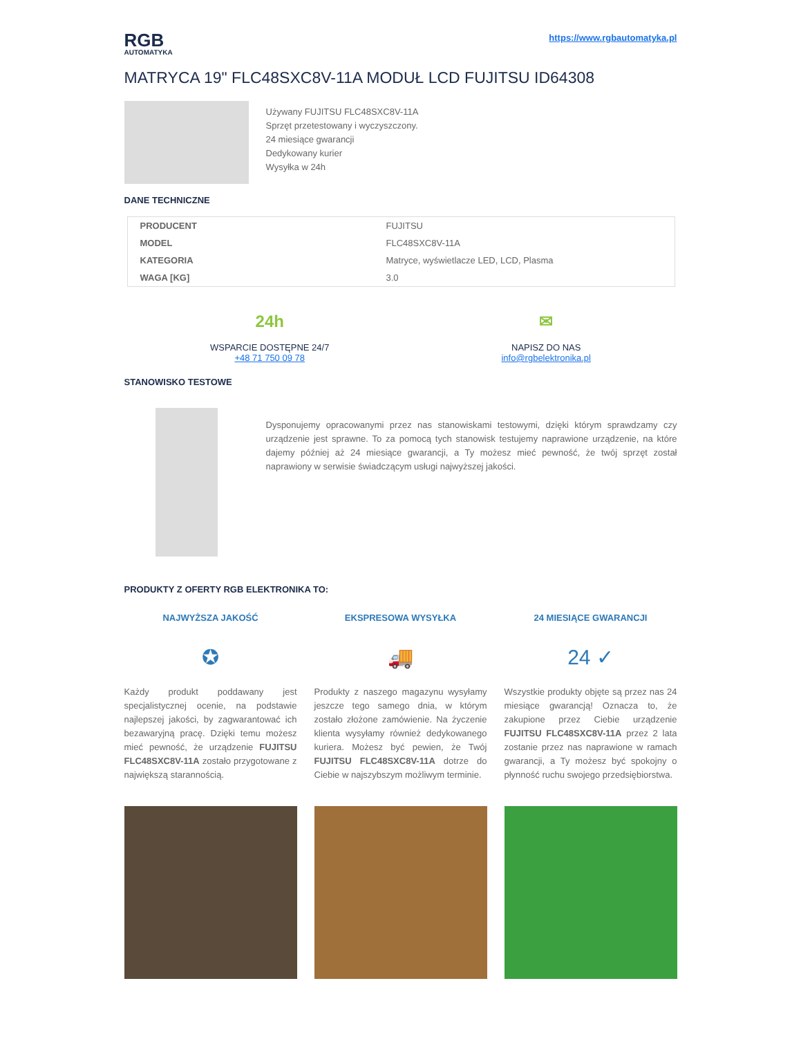RGB
AUTOMATYKA
https://www.rgbautomatyka.pl
MATRYCA 19" FLC48SXC8V-11A MODUŁ LCD FUJITSU ID64308
Używany FUJITSU FLC48SXC8V-11A
Sprzęt przetestowany i wyczyszczony.
24 miesiące gwarancji
Dedykowany kurier
Wysyłka w 24h
DANE TECHNICZNE
| PRODUCENT | FUJITSU |
| MODEL | FLC48SXC8V-11A |
| KATEGORIA | Matryce, wyświetlacze LED, LCD, Plasma |
| WAGA [KG] | 3.0 |
24h
WSPARCIE DOSTĘPNE 24/7
+48 71 750 09 78
✉
NAPISZ DO NAS
info@rgbelektronika.pl
STANOWISKO TESTOWE
Dysponujemy opracowanymi przez nas stanowiskami testowymi, dzięki którym sprawdzamy czy urządzenie jest sprawne. To za pomocą tych stanowisk testujemy naprawione urządzenie, na które dajemy później aż 24 miesiące gwarancji, a Ty możesz mieć pewność, że twój sprzęt został naprawiony w serwisie świadczącym usługi najwyższej jakości.
PRODUKTY Z OFERTY RGB ELEKTRONIKA TO:
NAJWYŻSZA JAKOŚĆ
✪
Każdy produkt poddawany jest specjalistycznej ocenie, na podstawie najlepszej jakości, by zagwarantować ich bezawaryjną pracę. Dzięki temu możesz mieć pewność, że urządzenie FUJITSU FLC48SXC8V-11A zostało przygotowane z największą starannością.
EKSPRESOWA WYSYŁKA
🚚
Produkty z naszego magazynu wysyłamy jeszcze tego samego dnia, w którym zostało złożone zamówienie. Na życzenie klienta wysyłamy również dedykowanego kuriera. Możesz być pewien, że Twój FUJITSU FLC48SXC8V-11A dotrze do Ciebie w najszybszym możliwym terminie.
24 MIESIĄCE GWARANCJI
24 ✓
Wszystkie produkty objęte są przez nas 24 miesiące gwarancją! Oznacza to, że zakupione przez Ciebie urządzenie FUJITSU FLC48SXC8V-11A przez 2 lata zostanie przez nas naprawione w ramach gwarancji, a Ty możesz być spokojny o płynność ruchu swojego przedsiębiorstwa.